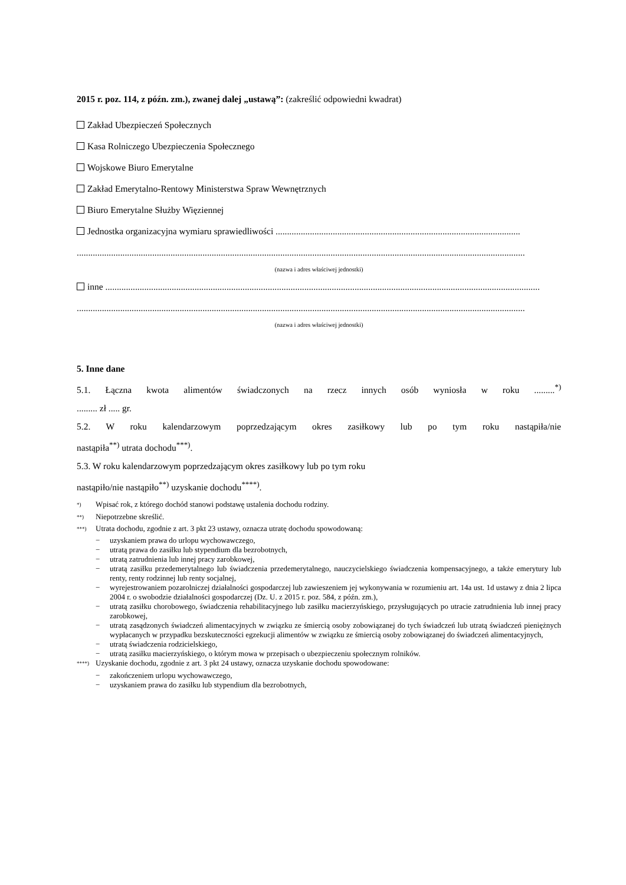2015 r. poz. 114, z późn. zm.), zwanej dalej „ustawą”: (zakreślić odpowiedni kwadrat)
Zakład Ubezpieczeń Społecznych
Kasa Rolniczego Ubezpieczenia Społecznego
Wojskowe Biuro Emerytalne
Zakład Emerytalno-Rentowy Ministerstwa Spraw Wewnętrznych
Biuro Emerytalne Służby Więziennej
Jednostka organizacyjna wymiaru sprawiedliwości ...........................................................................................................
....................................................................................................................................................................................................
(nazwa i adres właściwej jednostki)
inne ..............................................................................................................................................................................................
....................................................................................................................................................................................................
(nazwa i adres właściwej jednostki)
5. Inne dane
5.1. Łączna kwota alimentów świadczonych na rzecz innych osób wyniosła w roku .........<sup>*)</sup>
......... zł ..... gr.
5.2. W roku kalendarzowym poprzedzającym okres zasiłkowy lub po tym roku nastąpiła/nie
nastąpiła<sup>**)</sup> utrata dochodu<sup>***)</sup>.
5.3. W roku kalendarzowym poprzedzającym okres zasiłkowy lub po tym roku
nastąpiło/nie nastąpiło<sup>**)</sup> uzyskanie dochodu<sup>****)</sup>.
<sup>*)</sup> Wpisać rok, z którego dochód stanowi podstawę ustalenia dochodu rodziny.
<sup>**)</sup> Niepotrzebne skreślić.
<sup>***)</sup> Utrata dochodu, zgodnie z art. 3 pkt 23 ustawy, oznacza utratę dochodu spowodowaną:
− uzyskaniem prawa do urlopu wychowawczego,
− utratą prawa do zasiłku lub stypendium dla bezrobotnych,
− utratą zatrudnienia lub innej pracy zarobkowej,
− utratą zasiłku przedemerytalnego lub świadczenia przedemerytalnego, nauczycielskiego świadczenia kompensacyjnego, a także emerytury lub renty, renty rodzinnej lub renty socjalnej,
− wyrejestrowaniem pozarolniczej działalności gospodarczej lub zawieszeniem jej wykonywania w rozumieniu art. 14a ust. 1d ustawy z dnia 2 lipca 2004 r. o swobodzie działalności gospodarczej (Dz. U. z 2015 r. poz. 584, z późn. zm.),
− utratą zasiłku chorobowego, świadczenia rehabilitacyjnego lub zasiłku macierzyńskiego, przysługujących po utracie zatrudnienia lub innej pracy zarobkowej,
− utratą zasądzonych świadczeń alimentacyjnych w związku ze śmiercią osoby zobowiązanej do tych świadczeń lub utratą świadczeń pieniężnych wypłacanych w przypadku bezskuteczności egzekucji alimentów w związku ze śmiercią osoby zobowiązanej do świadczeń alimentacyjnych,
− utratą świadczenia rodzicielskiego,
− utratą zasiłku macierzyńskiego, o którym mowa w przepisach o ubezpieczeniu społecznym rolników.
<sup>****)</sup> Uzyskanie dochodu, zgodnie z art. 3 pkt 24 ustawy, oznacza uzyskanie dochodu spowodowane:
− zakończeniem urlopu wychowawczego,
− uzyskaniem prawa do zasiłku lub stypendium dla bezrobotnych,